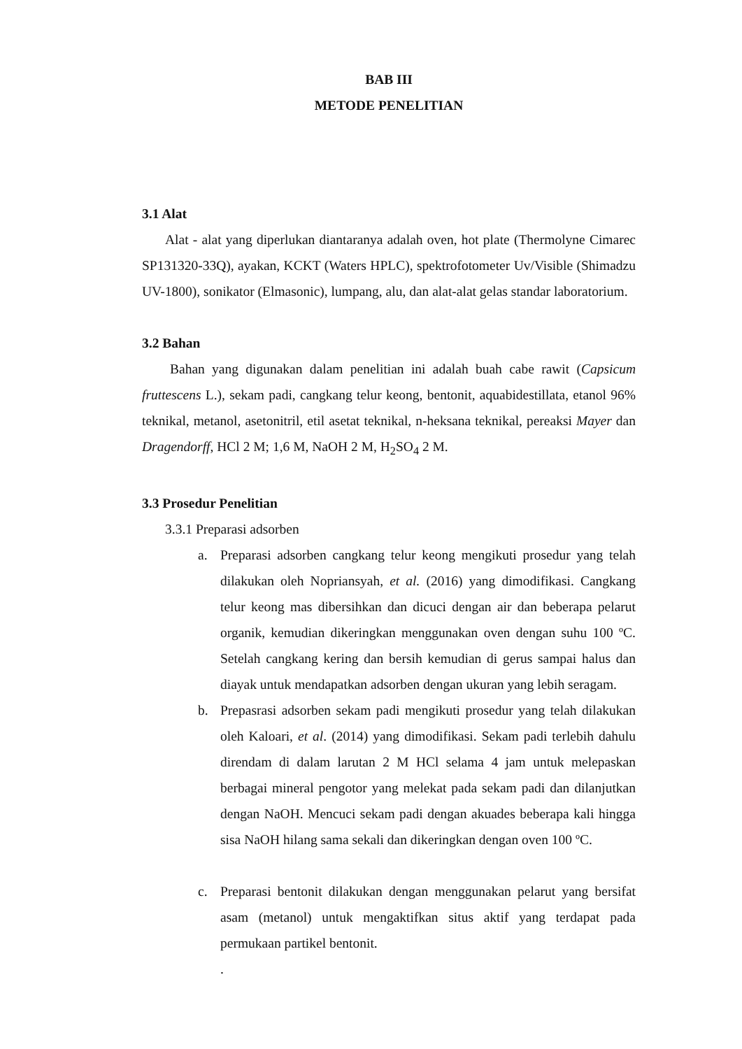BAB III
METODE PENELITIAN
3.1 Alat
Alat - alat yang diperlukan diantaranya adalah oven, hot plate (Thermolyne Cimarec SP131320-33Q), ayakan, KCKT (Waters HPLC), spektrofotometer Uv/Visible (Shimadzu UV-1800), sonikator (Elmasonic), lumpang, alu, dan alat-alat gelas standar laboratorium.
3.2 Bahan
Bahan yang digunakan dalam penelitian ini adalah buah cabe rawit (Capsicum fruttescens L.), sekam padi, cangkang telur keong, bentonit, aquabidestillata, etanol 96% teknikal, metanol, asetonitril, etil asetat teknikal, n-heksana teknikal, pereaksi Mayer dan Dragendorff, HCl 2 M; 1,6 M, NaOH 2 M, H<sub>2</sub>SO<sub>4</sub> 2 M.
3.3 Prosedur Penelitian
3.3.1 Preparasi adsorben
a. Preparasi adsorben cangkang telur keong mengikuti prosedur yang telah dilakukan oleh Nopriansyah, et al. (2016) yang dimodifikasi. Cangkang telur keong mas dibersihkan dan dicuci dengan air dan beberapa pelarut organik, kemudian dikeringkan menggunakan oven dengan suhu 100 ºC. Setelah cangkang kering dan bersih kemudian di gerus sampai halus dan diayak untuk mendapatkan adsorben dengan ukuran yang lebih seragam.
b. Prepasrasi adsorben sekam padi mengikuti prosedur yang telah dilakukan oleh Kaloari, et al. (2014) yang dimodifikasi. Sekam padi terlebih dahulu direndam di dalam larutan 2 M HCl selama 4 jam untuk melepaskan berbagai mineral pengotor yang melekat pada sekam padi dan dilanjutkan dengan NaOH. Mencuci sekam padi dengan akuades beberapa kali hingga sisa NaOH hilang sama sekali dan dikeringkan dengan oven 100 ºC.
c. Preparasi bentonit dilakukan dengan menggunakan pelarut yang bersifat asam (metanol) untuk mengaktifkan situs aktif yang terdapat pada permukaan partikel bentonit.
.